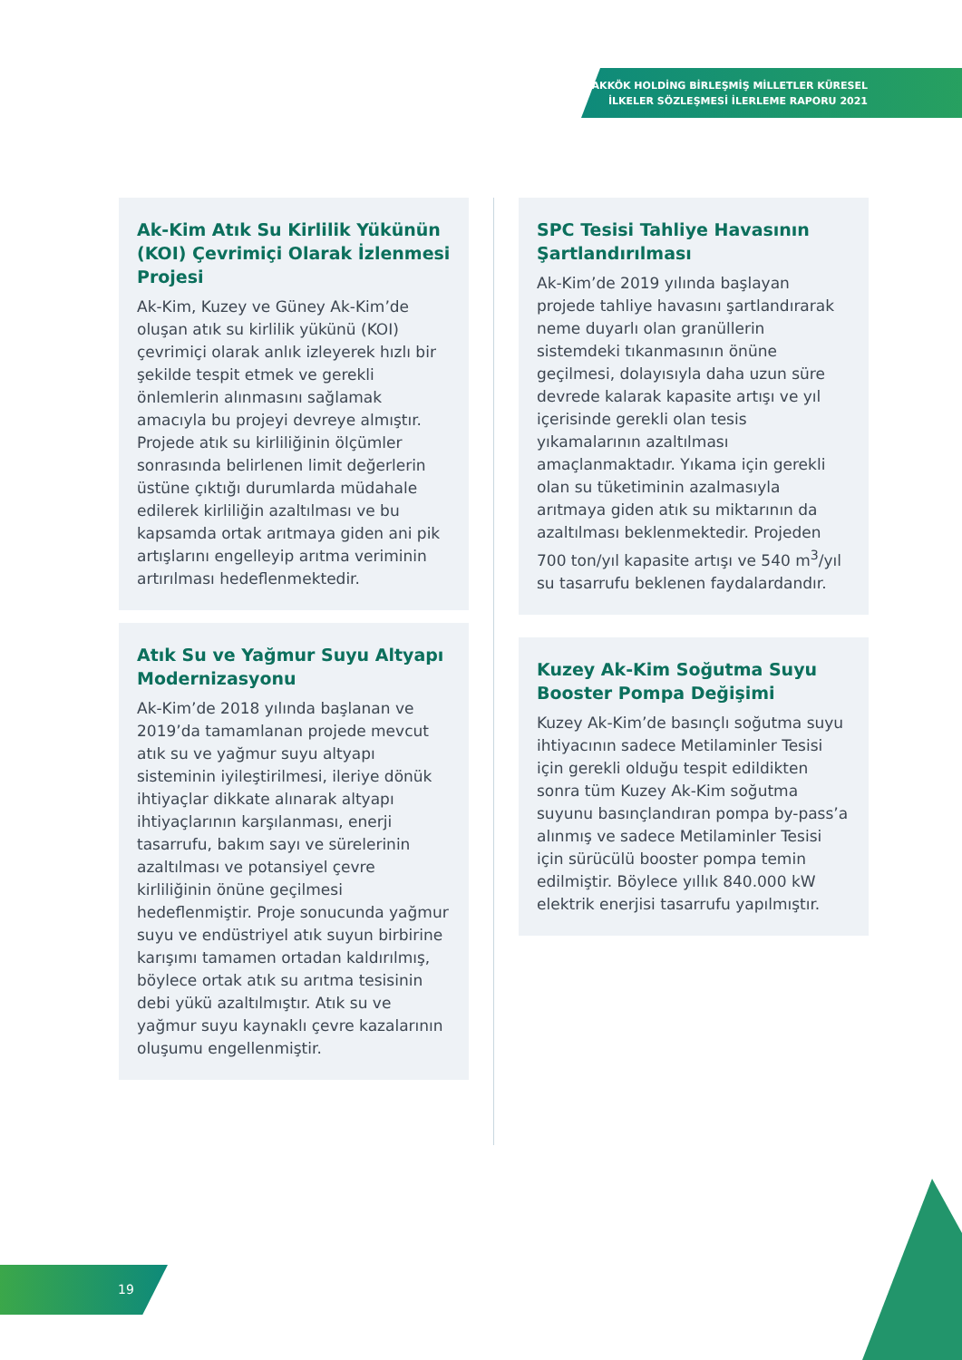AKKÖK HOLDİNG BİRLEŞMİŞ MİLLETLER KÜRESEL
İLKELER SÖZLEŞMESİ İLERLEME RAPORU 2021
Ak-Kim Atık Su Kirlilik Yükünün (KOI) Çevrimiçi Olarak İzlenmesi Projesi
Ak-Kim, Kuzey ve Güney Ak-Kim’de oluşan atık su kirlilik yükünü (KOI) çevrimiçi olarak anlık izleyerek hızlı bir şekilde tespit etmek ve gerekli önlemlerin alınmasını sağlamak amacıyla bu projeyi devreye almıştır. Projede atık su kirliliğinin ölçümler sonrasında belirlenen limit değerlerin üstüne çıktığı durumlarda müdahale edilerek kirliliğin azaltılması ve bu kapsamda ortak arıtmaya giden ani pik artışlarını engelleyip arıtma veriminin artırılması hedeflenmektedir.
Atık Su ve Yağmur Suyu Altyapı Modernizasyonu
Ak-Kim’de 2018 yılında başlanan ve 2019’da tamamlanan projede mevcut atık su ve yağmur suyu altyapı sisteminin iyileştirilmesi, ileriye dönük ihtiyaçlar dikkate alınarak altyapı ihtiyaçlarının karşılanması, enerji tasarrufu, bakım sayı ve sürelerinin azaltılması ve potansiyel çevre kirliliğinin önüne geçilmesi hedeflenmiştir. Proje sonucunda yağmur suyu ve endüstriyel atık suyun birbirine karışımı tamamen ortadan kaldırılmış, böylece ortak atık su arıtma tesisinin debi yükü azaltılmıştır. Atık su ve yağmur suyu kaynaklı çevre kazalarının oluşumu engellenmiştir.
SPC Tesisi Tahliye Havasının Şartlandırılması
Ak-Kim’de 2019 yılında başlayan projede tahliye havasını şartlandırarak neme duyarlı olan granüllerin sistemdeki tıkanmasının önüne geçilmesi, dolayısıyla daha uzun süre devrede kalarak kapasite artışı ve yıl içerisinde gerekli olan tesis yıkamalarının azaltılması amaçlanmaktadır. Yıkama için gerekli olan su tüketiminin azalmasıyla arıtmaya giden atık su miktarının da azaltılması beklenmektedir. Projeden 700 ton/yıl kapasite artışı ve 540 m<sup>3</sup>/yıl su tasarrufu beklenen faydalardandır.
Kuzey Ak-Kim Soğutma Suyu Booster Pompa Değişimi
Kuzey Ak-Kim’de basınçlı soğutma suyu ihtiyacının sadece Metilaminler Tesisi için gerekli olduğu tespit edildikten sonra tüm Kuzey Ak-Kim soğutma suyunu basınçlandıran pompa by-pass’a alınmış ve sadece Metilaminler Tesisi için sürücülü booster pompa temin edilmiştir. Böylece yıllık 840.000 kW elektrik enerjisi tasarrufu yapılmıştır.
19